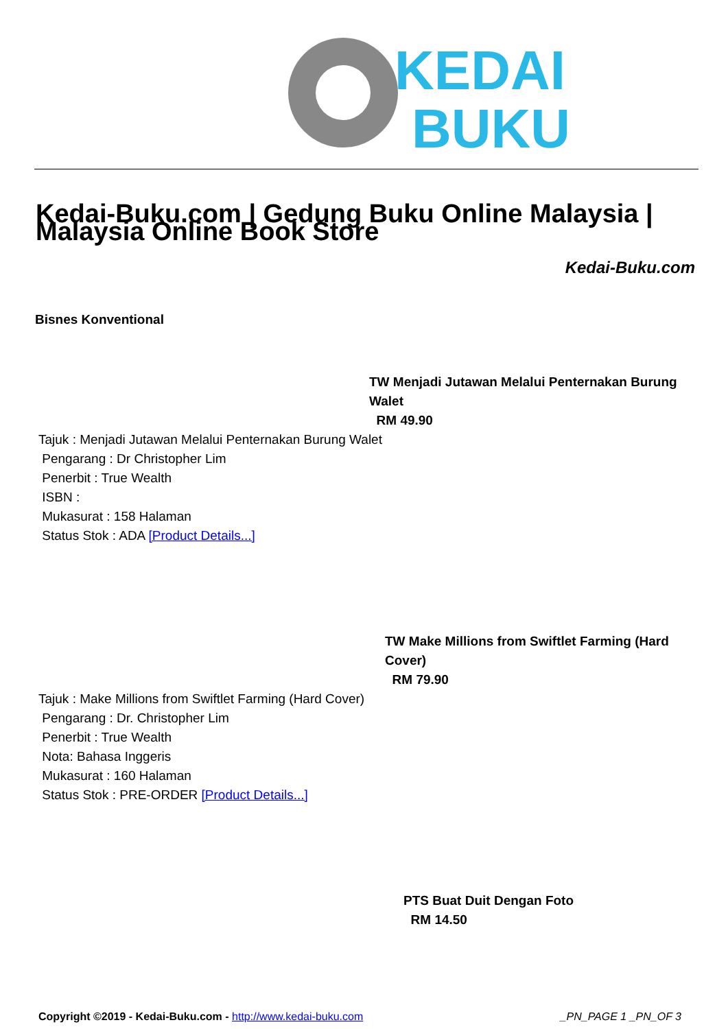KEDAI
BUKU
Kedai-Buku.com | Gedung Buku Online Malaysia | Malaysia Online Book Store
Kedai-Buku.com
Bisnes Konventional
TW Menjadi Jutawan Melalui Penternakan Burung Walet
RM 49.90
Tajuk : Menjadi Jutawan Melalui Penternakan Burung Walet
Pengarang : Dr Christopher Lim
Penerbit : True Wealth
ISBN :
Mukasurat : 158 Halaman
Status Stok : ADA [Product Details...]
TW Make Millions from Swiftlet Farming (Hard Cover)
RM 79.90
Tajuk : Make Millions from Swiftlet Farming (Hard Cover)
Pengarang : Dr. Christopher Lim
Penerbit : True Wealth
Nota: Bahasa Inggeris
Mukasurat : 160 Halaman
Status Stok : PRE-ORDER [Product Details...]
PTS Buat Duit Dengan Foto
RM 14.50
Copyright ©2019 - Kedai-Buku.com - http://www.kedai-buku.com
_PN_PAGE 1 _PN_OF 3